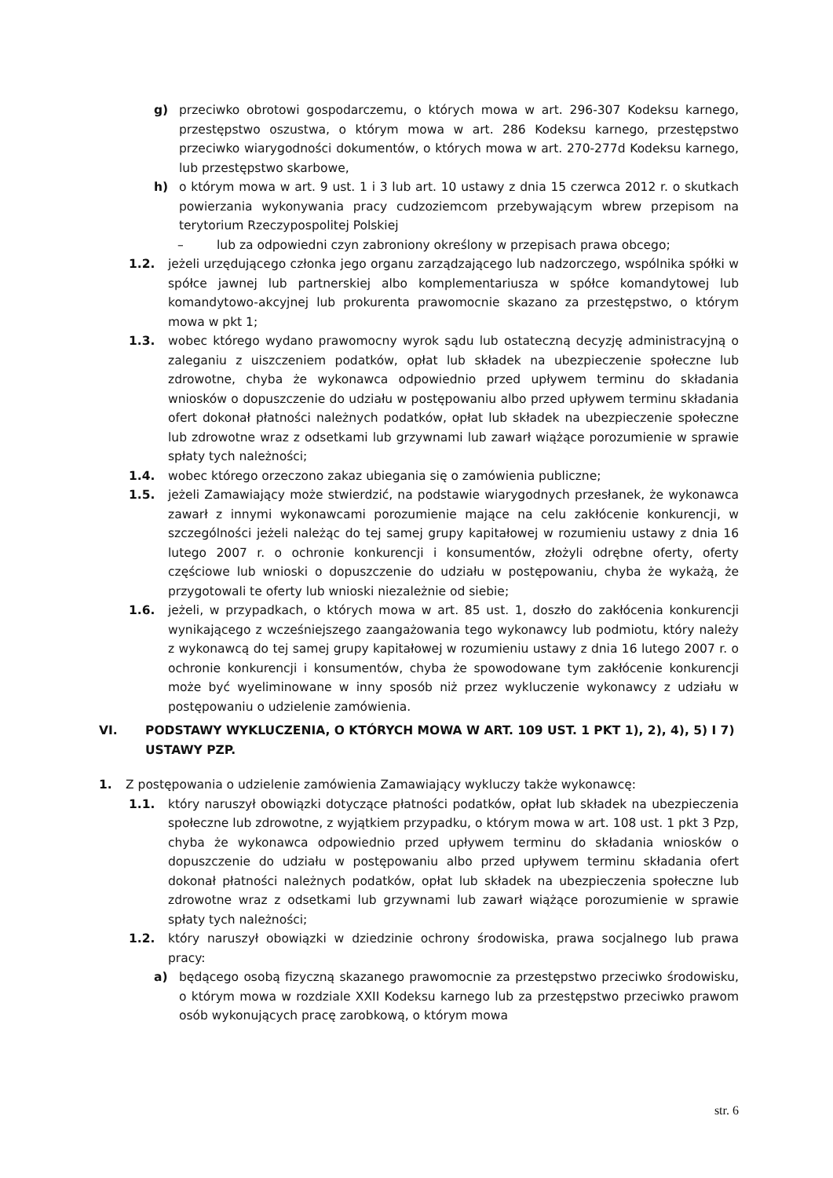g) przeciwko obrotowi gospodarczemu, o których mowa w art. 296-307 Kodeksu karnego, przestępstwo oszustwa, o którym mowa w art. 286 Kodeksu karnego, przestępstwo przeciwko wiarygodności dokumentów, o których mowa w art. 270-277d Kodeksu karnego, lub przestępstwo skarbowe,
h) o którym mowa w art. 9 ust. 1 i 3 lub art. 10 ustawy z dnia 15 czerwca 2012 r. o skutkach powierzania wykonywania pracy cudzoziemcom przebywającym wbrew przepisom na terytorium Rzeczypospolitej Polskiej
– lub za odpowiedni czyn zabroniony określony w przepisach prawa obcego;
1.2. jeżeli urzędującego członka jego organu zarządzającego lub nadzorczego, wspólnika spółki w spółce jawnej lub partnerskiej albo komplementariusza w spółce komandytowej lub komandytowo-akcyjnej lub prokurenta prawomocnie skazano za przestępstwo, o którym mowa w pkt 1;
1.3. wobec którego wydano prawomocny wyrok sądu lub ostateczną decyzję administracyjną o zaleganiu z uiszczeniem podatków, opłat lub składek na ubezpieczenie społeczne lub zdrowotne, chyba że wykonawca odpowiednio przed upływem terminu do składania wniosków o dopuszczenie do udziału w postępowaniu albo przed upływem terminu składania ofert dokonał płatności należnych podatków, opłat lub składek na ubezpieczenie społeczne lub zdrowotne wraz z odsetkami lub grzywnami lub zawarł wiążące porozumienie w sprawie spłaty tych należności;
1.4. wobec którego orzeczono zakaz ubiegania się o zamówienia publiczne;
1.5. jeżeli Zamawiający może stwierdzić, na podstawie wiarygodnych przesłanek, że wykonawca zawarł z innymi wykonawcami porozumienie mające na celu zakłócenie konkurencji, w szczególności jeżeli należąc do tej samej grupy kapitałowej w rozumieniu ustawy z dnia 16 lutego 2007 r. o ochronie konkurencji i konsumentów, złożyli odrębne oferty, oferty częściowe lub wnioski o dopuszczenie do udziału w postępowaniu, chyba że wykażą, że przygotowali te oferty lub wnioski niezależnie od siebie;
1.6. jeżeli, w przypadkach, o których mowa w art. 85 ust. 1, doszło do zakłócenia konkurencji wynikającego z wcześniejszego zaangażowania tego wykonawcy lub podmiotu, który należy z wykonawcą do tej samej grupy kapitałowej w rozumieniu ustawy z dnia 16 lutego 2007 r. o ochronie konkurencji i konsumentów, chyba że spowodowane tym zakłócenie konkurencji może być wyeliminowane w inny sposób niż przez wykluczenie wykonawcy z udziału w postępowaniu o udzielenie zamówienia.
VI. PODSTAWY WYKLUCZENIA, O KTÓRYCH MOWA W ART. 109 UST. 1 PKT 1), 2), 4), 5) I 7) USTAWY PZP.
1. Z postępowania o udzielenie zamówienia Zamawiający wykluczy także wykonawcę:
1.1. który naruszył obowiązki dotyczące płatności podatków, opłat lub składek na ubezpieczenia społeczne lub zdrowotne, z wyjątkiem przypadku, o którym mowa w art. 108 ust. 1 pkt 3 Pzp, chyba że wykonawca odpowiednio przed upływem terminu do składania wniosków o dopuszczenie do udziału w postępowaniu albo przed upływem terminu składania ofert dokonał płatności należnych podatków, opłat lub składek na ubezpieczenia społeczne lub zdrowotne wraz z odsetkami lub grzywnami lub zawarł wiążące porozumienie w sprawie spłaty tych należności;
1.2. który naruszył obowiązki w dziedzinie ochrony środowiska, prawa socjalnego lub prawa pracy:
a) będącego osobą fizyczną skazanego prawomocnie za przestępstwo przeciwko środowisku, o którym mowa w rozdziale XXII Kodeksu karnego lub za przestępstwo przeciwko prawom osób wykonujących pracę zarobkową, o którym mowa
str. 6